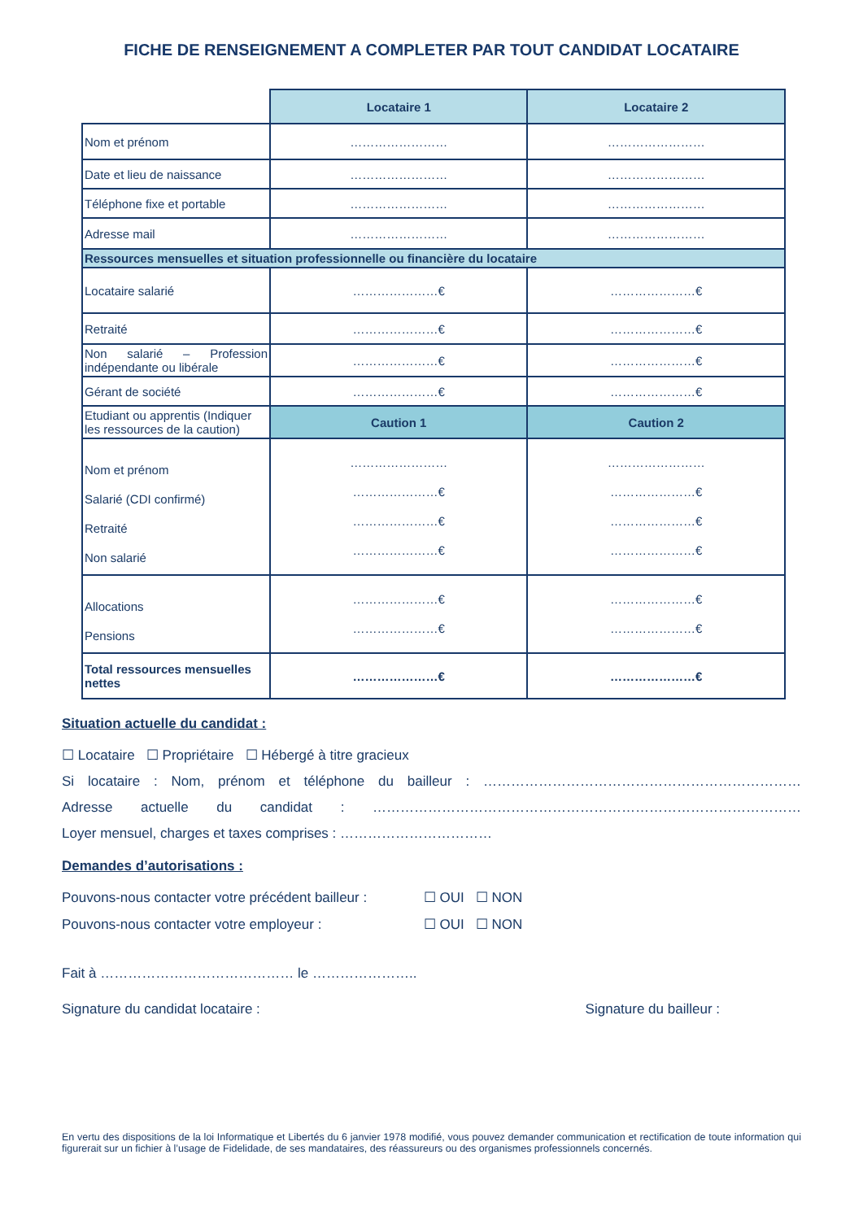FICHE DE RENSEIGNEMENT A COMPLETER PAR TOUT CANDIDAT LOCATAIRE
| | Locataire 1 | Locataire 2 |
| Nom et prénom | …………………… | …………………… |
| Date et lieu de naissance | …………………… | …………………… |
| Téléphone fixe et portable | …………………… | …………………… |
| Adresse mail | …………………… | …………………… |
| Ressources mensuelles et situation professionnelle ou financière du locataire | | |
| Locataire salarié | …………………€ | …………………€ |
| Retraité | …………………€ | …………………€ |
| Non salarié – Profession indépendante ou libérale | …………………€ | …………………€ |
| Gérant de société | …………………€ | …………………€ |
| Etudiant ou apprentis (Indiquer les ressources de la caution) | Caution 1 | Caution 2 |
| Nom et prénom Salarié (CDI confirmé) Retraité Non salarié | …………………… …………………€ …………………€ …………………€ | …………………… …………………€ …………………€ …………………€ |
| Allocations Pensions | …………………€ …………………€ | …………………€ …………………€ |
| Total ressources mensuelles nettes | …………………€ | …………………€ |
Situation actuelle du candidat :
☐ Locataire ☐ Propriétaire ☐ Hébergé à titre gracieux
Si locataire : Nom, prénom et téléphone du bailleur : ……………………………………………………………
Adresse actuelle du candidat : …………………………………………………………………………………
Loyer mensuel, charges et taxes comprises : ……………………………
Demandes d’autorisations :
Pouvons-nous contacter votre précédent bailleur : ☐ OUI ☐ NON
Pouvons-nous contacter votre employeur : ☐ OUI ☐ NON
Fait à …………………………………… le …………………..
Signature du candidat locataire : Signature du bailleur :
En vertu des dispositions de la loi Informatique et Libertés du 6 janvier 1978 modifié, vous pouvez demander communication et rectification de toute information qui figurerait sur un fichier à l’usage de Fidelidade, de ses mandataires, des réassureurs ou des organismes professionnels concernés.